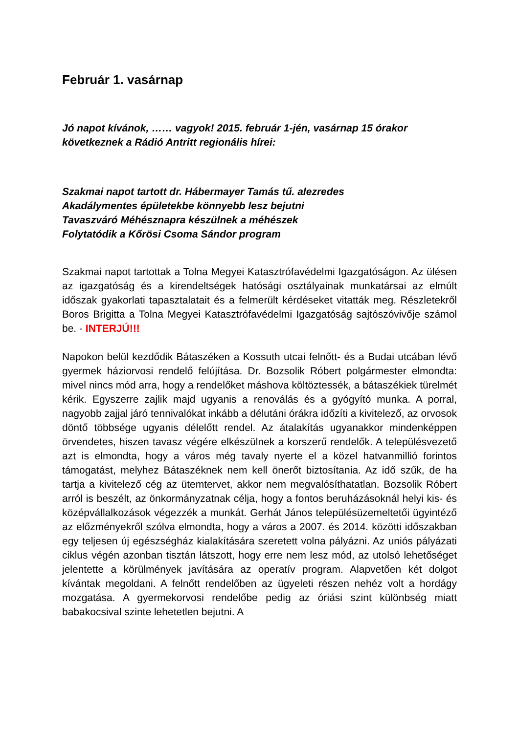Február 1. vasárnap
Jó napot kívánok, …… vagyok! 2015. február 1-jén, vasárnap 15 órakor következnek a Rádió Antritt regionális hírei:
Szakmai napot tartott dr. Hábermayer Tamás tű. alezredes
Akadálymentes épületekbe könnyebb lesz bejutni
Tavaszváró Méhésznapra készülnek a méhészek
Folytatódik a Kőrösi Csoma Sándor program
Szakmai napot tartottak a Tolna Megyei Katasztrófavédelmi Igazgatóságon. Az ülésen az igazgatóság és a kirendeltségek hatósági osztályainak munkatársai az elmúlt időszak gyakorlati tapasztalatait és a felmerült kérdéseket vitatták meg. Részletekről Boros Brigitta a Tolna Megyei Katasztrófavédelmi Igazgatóság sajtószóvivője számol be. - INTERJÚ!!!
Napokon belül kezdődik Bátaszéken a Kossuth utcai felnőtt- és a Budai utcában lévő gyermek háziorvosi rendelő felújítása. Dr. Bozsolik Róbert polgármester elmondta: mivel nincs mód arra, hogy a rendelőket máshova költöztessék, a bátaszékiek türelmét kérik. Egyszerre zajlik majd ugyanis a renoválás és a gyógyító munka. A porral, nagyobb zajjal járó tennivalókat inkább a délutáni órákra időzíti a kivitelező, az orvosok döntő többsége ugyanis délelőtt rendel. Az átalakítás ugyanakkor mindenképpen örvendetes, hiszen tavasz végére elkészülnek a korszerű rendelők. A településvezető azt is elmondta, hogy a város még tavaly nyerte el a közel hatvanmillió forintos támogatást, melyhez Bátaszéknek nem kell önerőt biztosítania. Az idő szűk, de ha tartja a kivitelező cég az ütemtervet, akkor nem megvalósíthatatlan. Bozsolik Róbert arról is beszélt, az önkormányzatnak célja, hogy a fontos beruházásoknál helyi kis- és középvállalkozások végezzék a munkát. Gerhát János településüzemeltetői ügyintéző az előzményekről szólva elmondta, hogy a város a 2007. és 2014. közötti időszakban egy teljesen új egészségház kialakítására szeretett volna pályázni. Az uniós pályázati ciklus végén azonban tisztán látszott, hogy erre nem lesz mód, az utolsó lehetőséget jelentette a körülmények javítására az operatív program. Alapvetően két dolgot kívántak megoldani. A felnőtt rendelőben az ügyeleti részen nehéz volt a hordágy mozgatása. A gyermekorvosi rendelőbe pedig az óriási szint különbség miatt babakocsival szinte lehetetlen bejutni. A